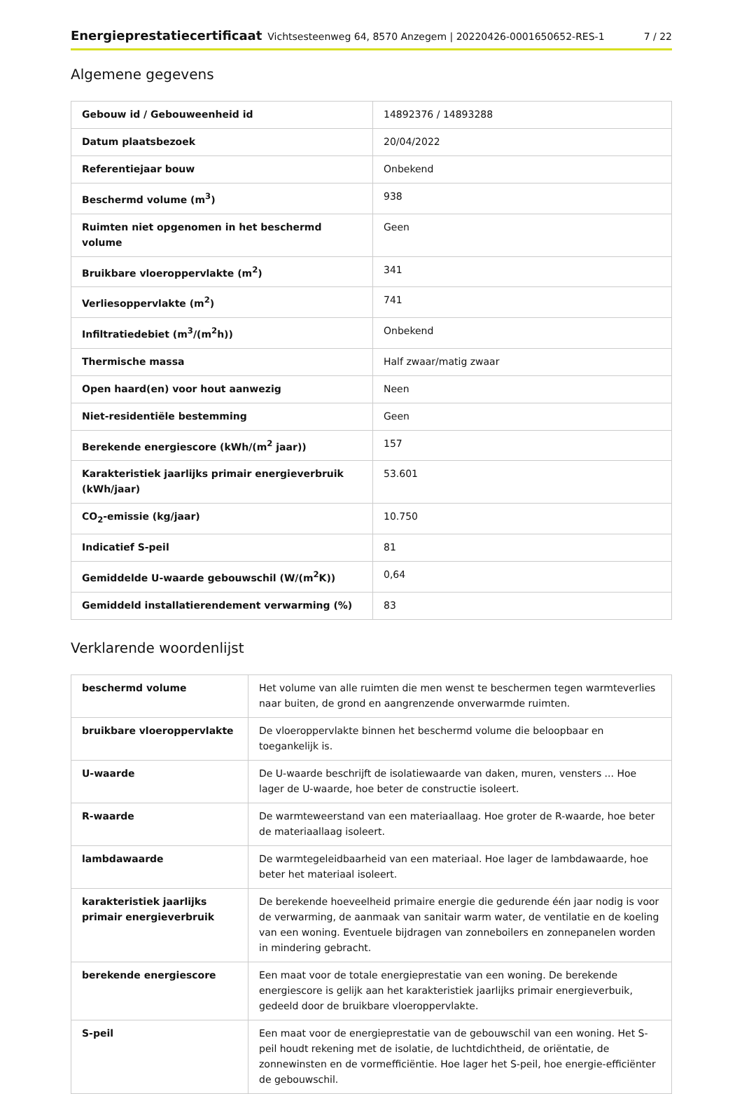Energieprestatiecertificaat Vichtsesteenweg 64, 8570 Anzegem | 20220426-0001650652-RES-1 7 / 22
Algemene gegevens
| Gebouw id / Gebouweenheid id | 14892376 / 14893288 |
| Datum plaatsbezoek | 20/04/2022 |
| Referentiejaar bouw | Onbekend |
| Beschermd volume (m<sup>3</sup>) | 938 |
| Ruimten niet opgenomen in het beschermd volume | Geen |
| Bruikbare vloeroppervlakte (m<sup>2</sup>) | 341 |
| Verliesoppervlakte (m<sup>2</sup>) | 741 |
| Infiltratiedebiet (m<sup>3</sup>/(m<sup>2</sup>h)) | Onbekend |
| Thermische massa | Half zwaar/matig zwaar |
| Open haard(en) voor hout aanwezig | Neen |
| Niet-residentiële bestemming | Geen |
| Berekende energiescore (kWh/(m<sup>2</sup> jaar)) | 157 |
| Karakteristiek jaarlijks primair energieverbruik (kWh/jaar) | 53.601 |
| CO<sub>2</sub>-emissie (kg/jaar) | 10.750 |
| Indicatief S-peil | 81 |
| Gemiddelde U-waarde gebouwschil (W/(m<sup>2</sup>K)) | 0,64 |
| Gemiddeld installatierendement verwarming (%) | 83 |
Verklarende woordenlijst
| beschermd volume | Het volume van alle ruimten die men wenst te beschermen tegen warmteverlies naar buiten, de grond en aangrenzende onverwarmde ruimten. |
| bruikbare vloeroppervlakte | De vloeroppervlakte binnen het beschermd volume die beloopbaar en toegankelijk is. |
| U-waarde | De U-waarde beschrijft de isolatiewaarde van daken, muren, vensters ... Hoe lager de U-waarde, hoe beter de constructie isoleert. |
| R-waarde | De warmteweerstand van een materiaallaag. Hoe groter de R-waarde, hoe beter de materiaallaag isoleert. |
| lambdawaarde | De warmtegeleidbaarheid van een materiaal. Hoe lager de lambdawaarde, hoe beter het materiaal isoleert. |
| karakteristiek jaarlijks primair energieverbruik | De berekende hoeveelheid primaire energie die gedurende één jaar nodig is voor de verwarming, de aanmaak van sanitair warm water, de ventilatie en de koeling van een woning. Eventuele bijdragen van zonneboilers en zonnepanelen worden in mindering gebracht. |
| berekende energiescore | Een maat voor de totale energieprestatie van een woning. De berekende energiescore is gelijk aan het karakteristiek jaarlijks primair energieverbuik, gedeeld door de bruikbare vloeroppervlakte. |
| S-peil | Een maat voor de energieprestatie van de gebouwschil van een woning. Het S-peil houdt rekening met de isolatie, de luchtdichtheid, de oriëntatie, de zonnewinsten en de vormefficiëntie. Hoe lager het S-peil, hoe energie-efficiënter de gebouwschil. |